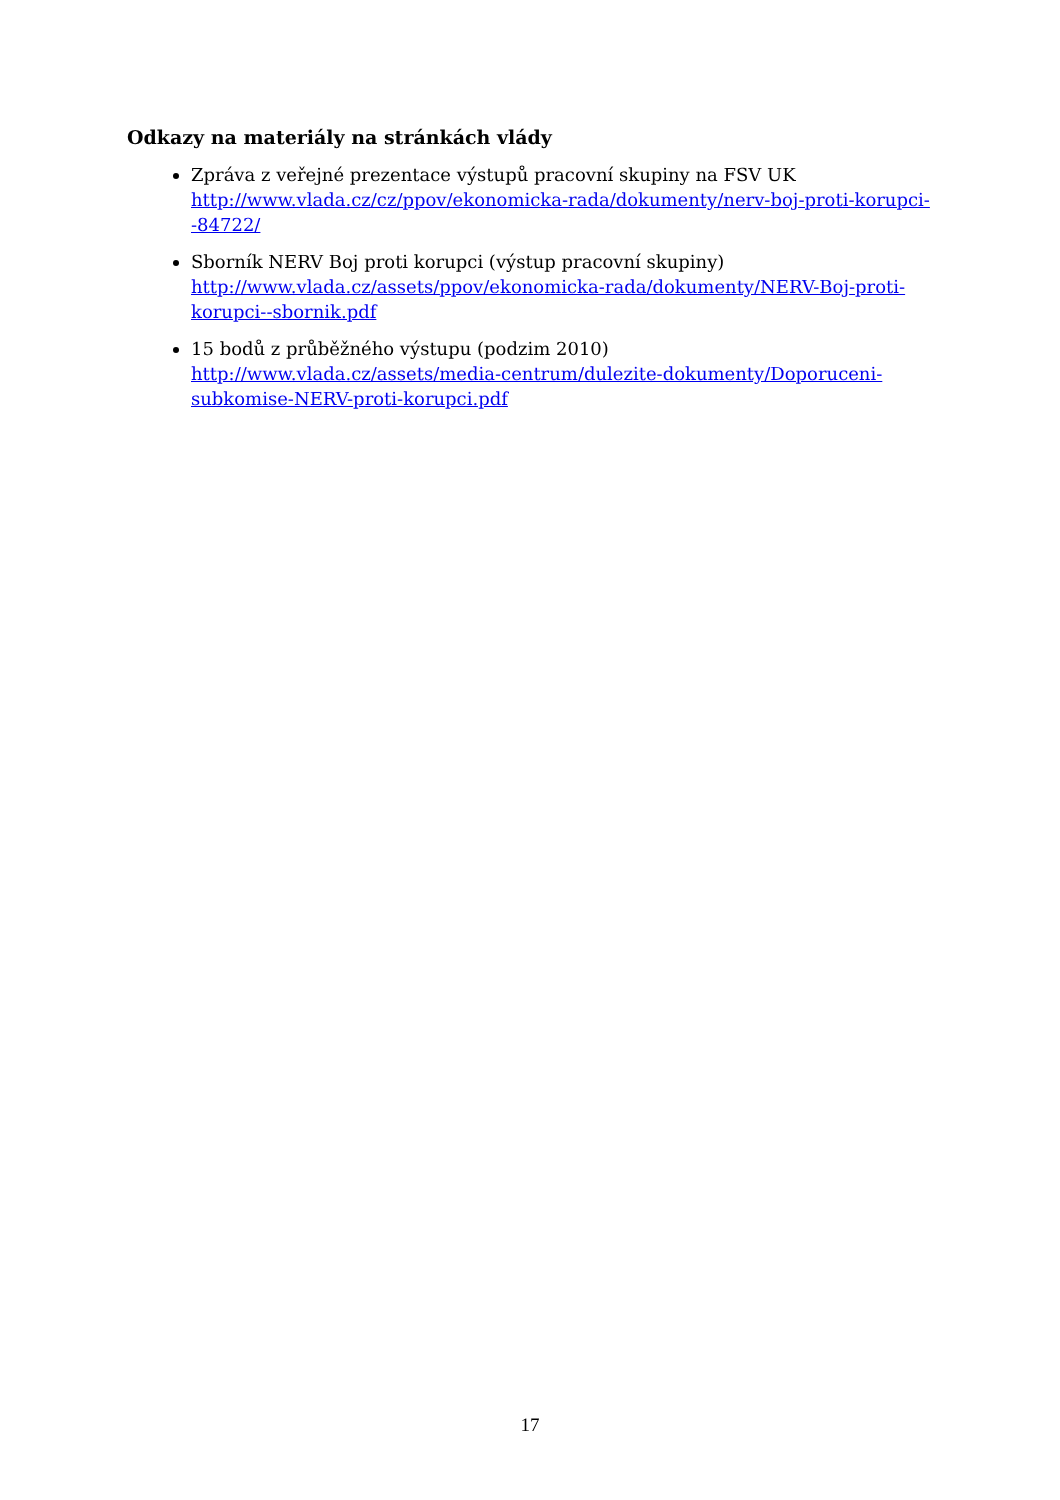Odkazy na materiály na stránkách vlády
Zpráva z veřejné prezentace výstupů pracovní skupiny na FSV UK
http://www.vlada.cz/cz/ppov/ekonomicka-rada/dokumenty/nerv-boj-proti-korupci--84722/
Sborník NERV Boj proti korupci (výstup pracovní skupiny)
http://www.vlada.cz/assets/ppov/ekonomicka-rada/dokumenty/NERV-Boj-proti-korupci--sbornik.pdf
15 bodů z průběžného výstupu (podzim 2010)
http://www.vlada.cz/assets/media-centrum/dulezite-dokumenty/Doporuceni-subkomise-NERV-proti-korupci.pdf
17